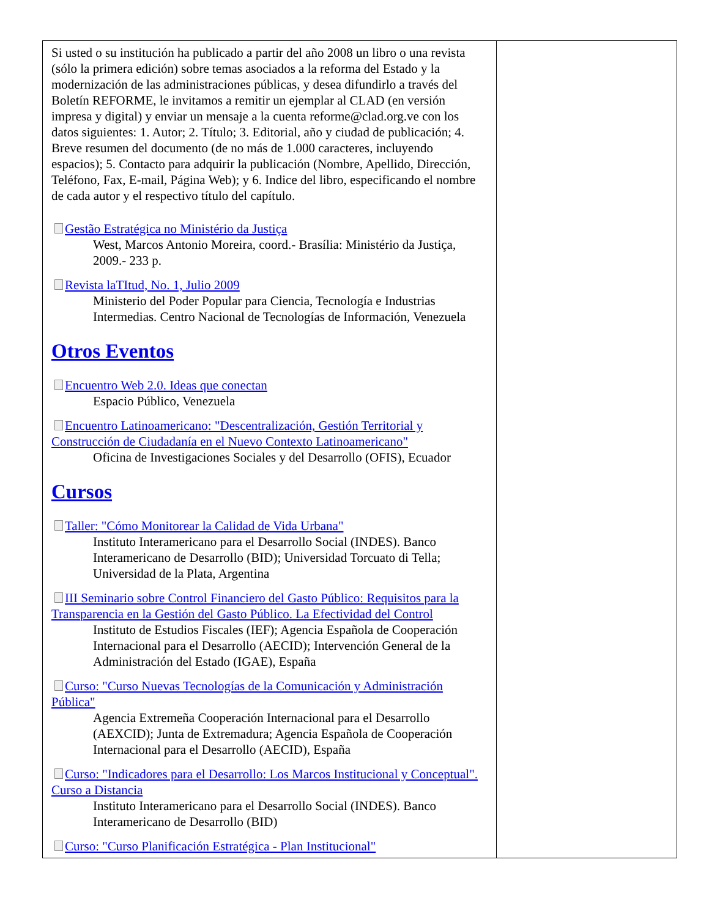Si usted o su institución ha publicado a partir del año 2008 un libro o una revista (sólo la primera edición) sobre temas asociados a la reforma del Estado y la modernización de las administraciones públicas, y desea difundirlo a través del Boletín REFORME, le invitamos a remitir un ejemplar al CLAD (en versión impresa y digital) y enviar un mensaje a la cuenta reforme@clad.org.ve con los datos siguientes: 1. Autor; 2. Título; 3. Editorial, año y ciudad de publicación; 4. Breve resumen del documento (de no más de 1.000 caracteres, incluyendo espacios); 5. Contacto para adquirir la publicación (Nombre, Apellido, Dirección, Teléfono, Fax, E-mail, Página Web); y 6. Indice del libro, especificando el nombre de cada autor y el respectivo título del capítulo.
Gestão Estratégica no Ministério da Justiça
West, Marcos Antonio Moreira, coord.- Brasília: Ministério da Justiça, 2009.- 233 p.
Revista laTItud, No. 1, Julio 2009
Ministerio del Poder Popular para Ciencia, Tecnología e Industrias Intermedias. Centro Nacional de Tecnologías de Información, Venezuela
Otros Eventos
Encuentro Web 2.0. Ideas que conectan
Espacio Público, Venezuela
Encuentro Latinoamericano: "Descentralización, Gestión Territorial y Construcción de Ciudadanía en el Nuevo Contexto Latinoamericano"
Oficina de Investigaciones Sociales y del Desarrollo (OFIS), Ecuador
Cursos
Taller: "Cómo Monitorear la Calidad de Vida Urbana"
Instituto Interamericano para el Desarrollo Social (INDES). Banco Interamericano de Desarrollo (BID); Universidad Torcuato di Tella; Universidad de la Plata, Argentina
III Seminario sobre Control Financiero del Gasto Público: Requisitos para la Transparencia en la Gestión del Gasto Público. La Efectividad del Control
Instituto de Estudios Fiscales (IEF); Agencia Española de Cooperación Internacional para el Desarrollo (AECID); Intervención General de la Administración del Estado (IGAE), España
Curso: "Curso Nuevas Tecnologías de la Comunicación y Administración Pública"
Agencia Extremeña Cooperación Internacional para el Desarrollo (AEXCID); Junta de Extremadura; Agencia Española de Cooperación Internacional para el Desarrollo (AECID), España
Curso: "Indicadores para el Desarrollo: Los Marcos Institucional y Conceptual". Curso a Distancia
Instituto Interamericano para el Desarrollo Social (INDES). Banco Interamericano de Desarrollo (BID)
Curso: "Curso Planificación Estratégica - Plan Institucional"